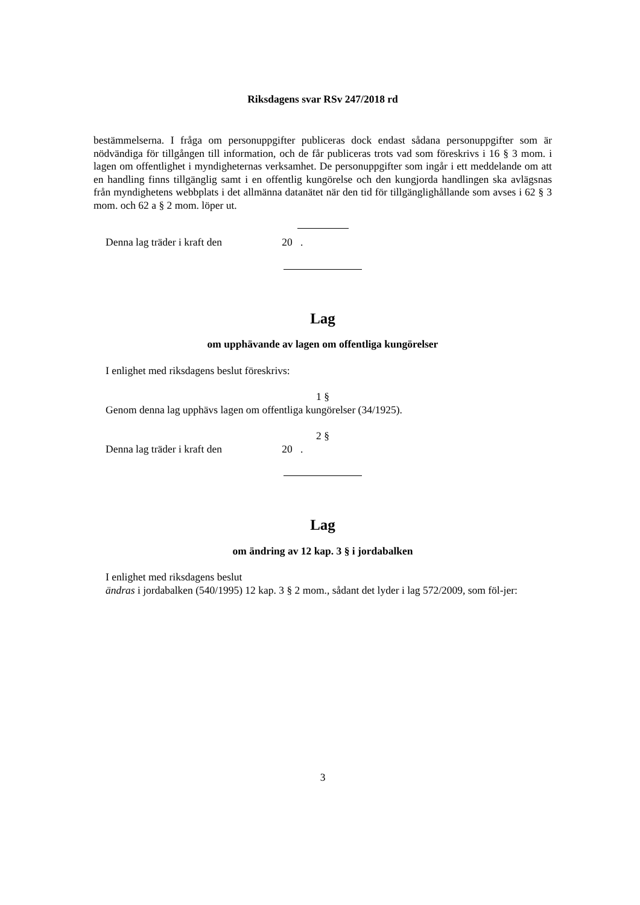Riksdagens svar RSv 247/2018 rd
bestämmelserna. I fråga om personuppgifter publiceras dock endast sådana personuppgifter som är nödvändiga för tillgången till information, och de får publiceras trots vad som föreskrivs i 16 § 3 mom. i lagen om offentlighet i myndigheternas verksamhet. De personuppgifter som ingår i ett meddelande om att en handling finns tillgänglig samt i en offentlig kungörelse och den kungjorda handlingen ska avlägsnas från myndighetens webbplats i det allmänna datanätet när den tid för tillgänglighållande som avses i 62 § 3 mom. och 62 a § 2 mom. löper ut.
Denna lag träder i kraft den 20 .
Lag
om upphävande av lagen om offentliga kungörelser
I enlighet med riksdagens beslut föreskrivs:
1 §
Genom denna lag upphävs lagen om offentliga kungörelser (34/1925).
2 §
Denna lag träder i kraft den 20 .
Lag
om ändring av 12 kap. 3 § i jordabalken
I enlighet med riksdagens beslut
ändras i jordabalken (540/1995) 12 kap. 3 § 2 mom., sådant det lyder i lag 572/2009, som föl-jer:
3